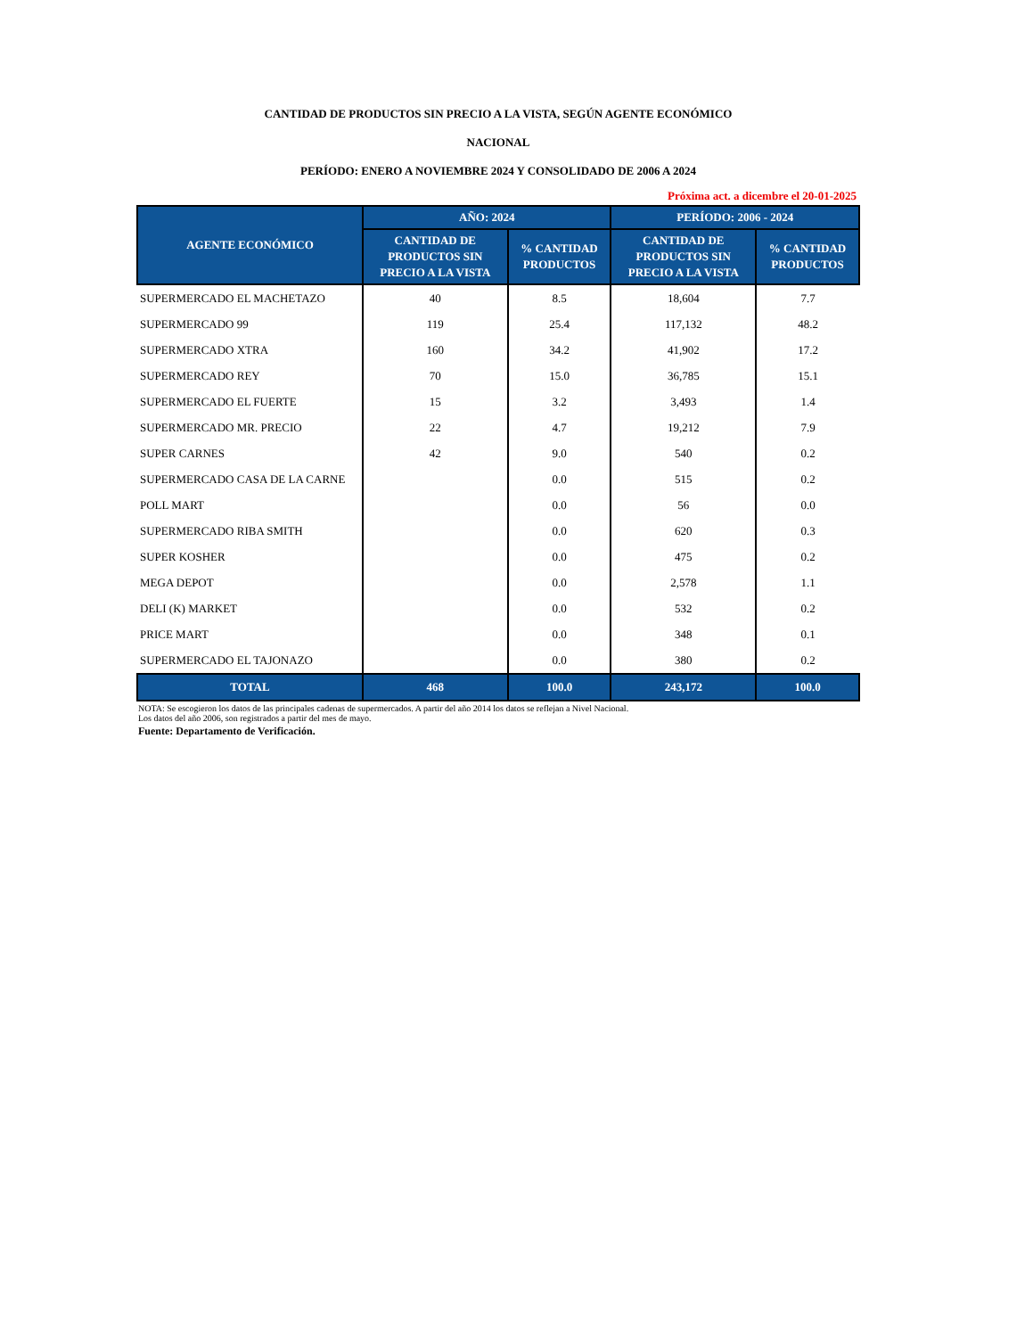CANTIDAD DE PRODUCTOS SIN PRECIO A LA VISTA, SEGÚN AGENTE ECONÓMICO
NACIONAL
PERÍODO: ENERO A NOVIEMBRE 2024 Y CONSOLIDADO DE 2006 A 2024
Próxima act. a dicembre el 20-01-2025
| AGENTE ECONÓMICO | AÑO: 2024 | | PERÍODO: 2006 - 2024 | |
| --- | --- | --- | --- | --- |
| | CANTIDAD DE PRODUCTOS SIN PRECIO A LA VISTA | % CANTIDAD PRODUCTOS | CANTIDAD DE PRODUCTOS SIN PRECIO A LA VISTA | % CANTIDAD PRODUCTOS |
| SUPERMERCADO EL MACHETAZO | 40 | 8.5 | 18,604 | 7.7 |
| SUPERMERCADO 99 | 119 | 25.4 | 117,132 | 48.2 |
| SUPERMERCADO XTRA | 160 | 34.2 | 41,902 | 17.2 |
| SUPERMERCADO REY | 70 | 15.0 | 36,785 | 15.1 |
| SUPERMERCADO EL FUERTE | 15 | 3.2 | 3,493 | 1.4 |
| SUPERMERCADO MR. PRECIO | 22 | 4.7 | 19,212 | 7.9 |
| SUPER CARNES | 42 | 9.0 | 540 | 0.2 |
| SUPERMERCADO CASA DE LA CARNE | | 0.0 | 515 | 0.2 |
| POLL MART | | 0.0 | 56 | 0.0 |
| SUPERMERCADO RIBA SMITH | | 0.0 | 620 | 0.3 |
| SUPER KOSHER | | 0.0 | 475 | 0.2 |
| MEGA DEPOT | | 0.0 | 2,578 | 1.1 |
| DELI (K) MARKET | | 0.0 | 532 | 0.2 |
| PRICE MART | | 0.0 | 348 | 0.1 |
| SUPERMERCADO EL TAJONAZO | | 0.0 | 380 | 0.2 |
| TOTAL | 468 | 100.0 | 243,172 | 100.0 |
NOTA: Se escogieron los datos de las principales cadenas de supermercados. A partir del año 2014 los datos se reflejan a Nivel Nacional.
Los datos del año 2006, son registrados a partir del mes de mayo.
Fuente: Departamento de Verificación.